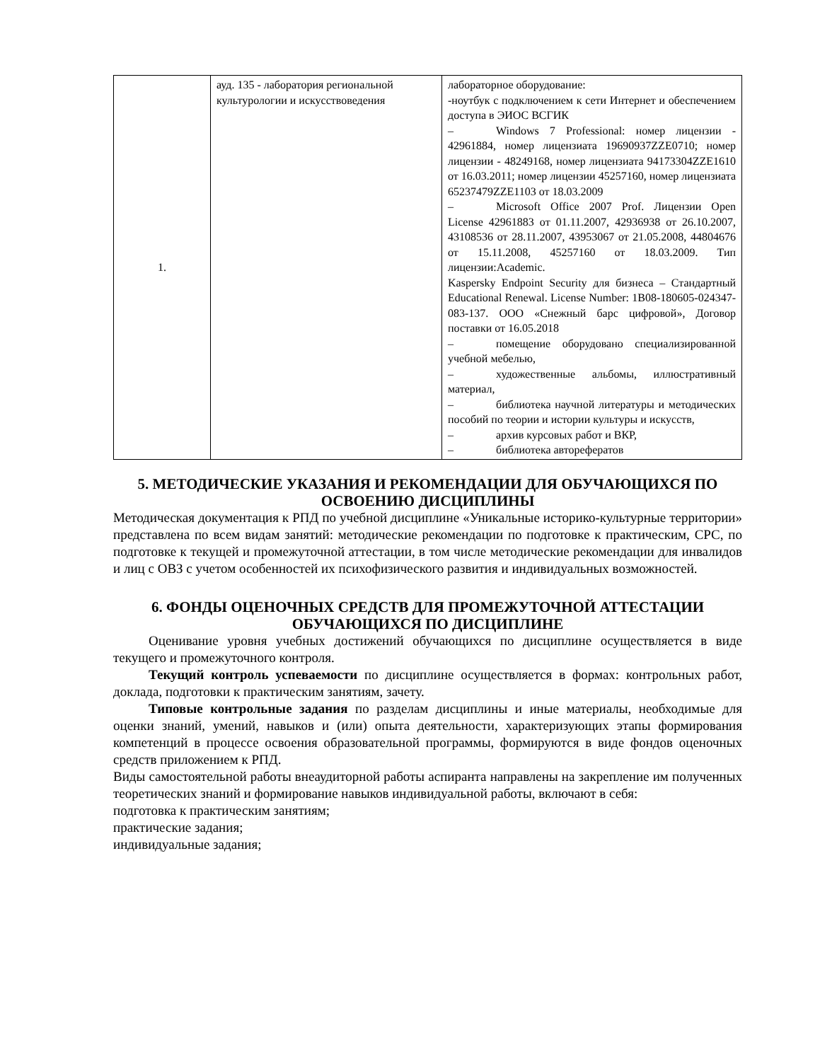| 1. | ауд. 135 - лаборатория региональной культурологии и искусствоведения | лабораторное оборудование: -ноутбук с подключением к сети Интернет и обеспечением доступа в ЭИОС ВСГИК – Windows 7 Professional: номер лицензии - 42961884, номер лицензиата 19690937ZZE0710; номер лицензии - 48249168, номер лицензиата 94173304ZZE1610 от 16.03.2011; номер лицензии 45257160, номер лицензиата 65237479ZZE1103 от 18.03.2009 – Microsoft Office 2007 Prof. Лицензии Open License 42961883 от 01.11.2007, 42936938 от 26.10.2007, 43108536 от 28.11.2007, 43953067 от 21.05.2008, 44804676 от 15.11.2008, 45257160 от 18.03.2009. Тип лицензии:Academic. Kaspersky Endpoint Security для бизнеса – Стандартный Educational Renewal. License Number: 1B08-180605-024347-083-137. ООО «Снежный барс цифровой», Договор поставки от 16.05.2018 – помещение оборудовано специализированной учебной мебелью, – художественные альбомы, иллюстративный материал, – библиотека научной литературы и методических пособий по теории и истории культуры и искусств, – архив курсовых работ и ВКР, – библиотека авторефератов |
5. МЕТОДИЧЕСКИЕ УКАЗАНИЯ И РЕКОМЕНДАЦИИ ДЛЯ ОБУЧАЮЩИХСЯ ПО ОСВОЕНИЮ ДИСЦИПЛИНЫ
Методическая документация к РПД по учебной дисциплине «Уникальные историко-культурные территории» представлена по всем видам занятий: методические рекомендации по подготовке к практическим, СРС, по подготовке к текущей и промежуточной аттестации, в том числе методические рекомендации для инвалидов и лиц с ОВЗ с учетом особенностей их психофизического развития и индивидуальных возможностей.
6. ФОНДЫ ОЦЕНОЧНЫХ СРЕДСТВ ДЛЯ ПРОМЕЖУТОЧНОЙ АТТЕСТАЦИИ ОБУЧАЮЩИХСЯ ПО ДИСЦИПЛИНЕ
Оценивание уровня учебных достижений обучающихся по дисциплине осуществляется в виде текущего и промежуточного контроля.
Текущий контроль успеваемости по дисциплине осуществляется в формах: контрольных работ, доклада, подготовки к практическим занятиям, зачету.
Типовые контрольные задания по разделам дисциплины и иные материалы, необходимые для оценки знаний, умений, навыков и (или) опыта деятельности, характеризующих этапы формирования компетенций в процессе освоения образовательной программы, формируются в виде фондов оценочных средств приложением к РПД.
Виды самостоятельной работы внеаудиторной работы аспиранта направлены на закрепление им полученных теоретических знаний и формирование навыков индивидуальной работы, включают в себя:
подготовка к практическим занятиям;
практические задания;
индивидуальные задания;